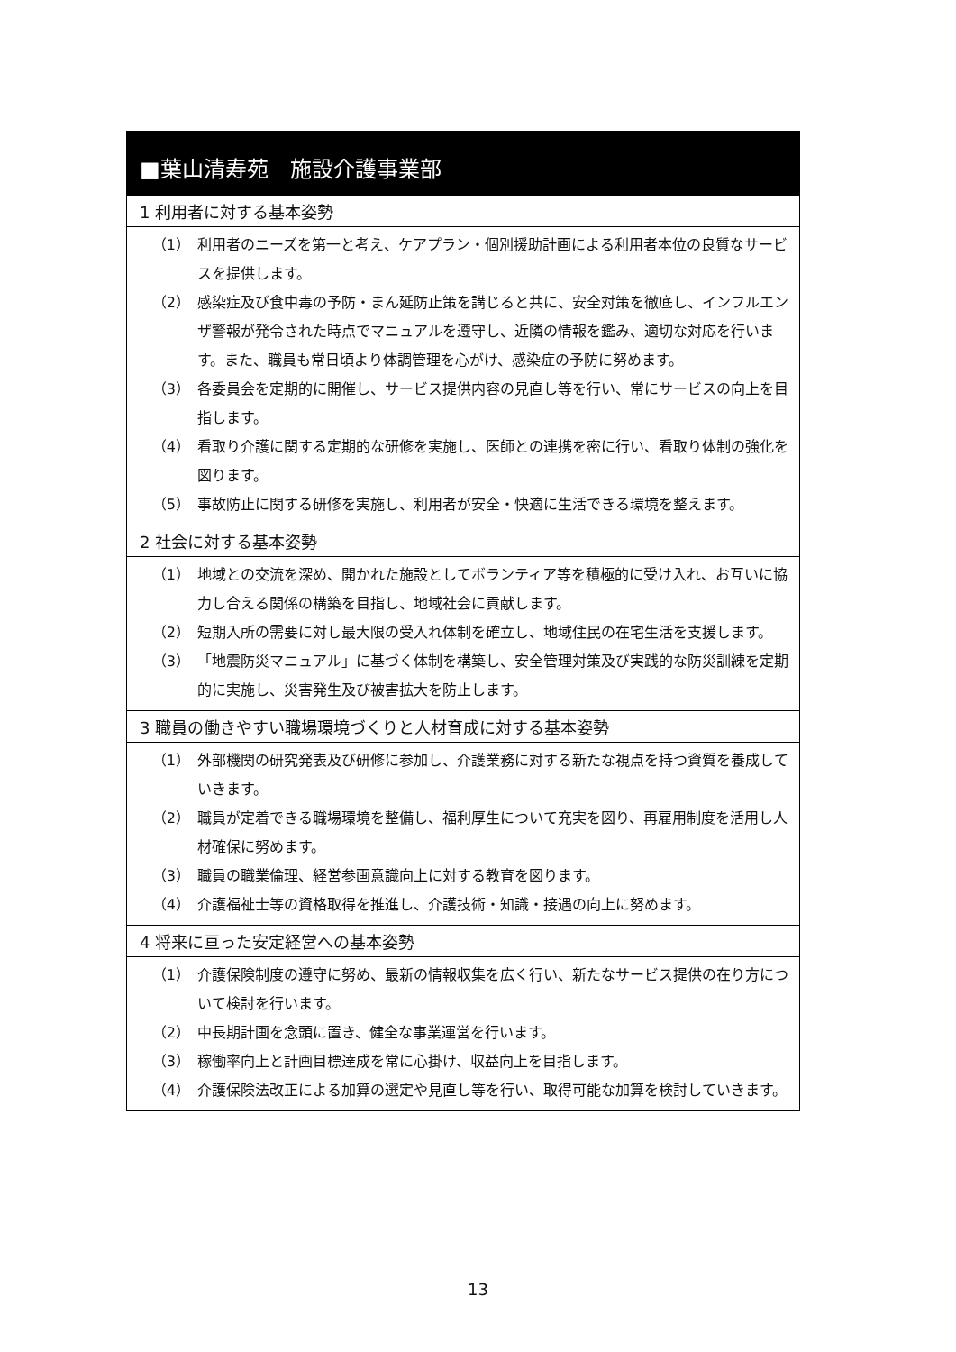■葉山清寿苑　施設介護事業部
1 利用者に対する基本姿勢
（1） 利用者のニーズを第一と考え、ケアプラン・個別援助計画による利用者本位の良質なサービスを提供します。
（2） 感染症及び食中毒の予防・まん延防止策を講じると共に、安全対策を徹底し、インフルエンザ警報が発令された時点でマニュアルを遵守し、近隣の情報を鑑み、適切な対応を行います。また、職員も常日頃より体調管理を心がけ、感染症の予防に努めます。
（3） 各委員会を定期的に開催し、サービス提供内容の見直し等を行い、常にサービスの向上を目指します。
（4） 看取り介護に関する定期的な研修を実施し、医師との連携を密に行い、看取り体制の強化を図ります。
（5） 事故防止に関する研修を実施し、利用者が安全・快適に生活できる環境を整えます。
2 社会に対する基本姿勢
（1） 地域との交流を深め、開かれた施設としてボランティア等を積極的に受け入れ、お互いに協力し合える関係の構築を目指し、地域社会に貢献します。
（2） 短期入所の需要に対し最大限の受入れ体制を確立し、地域住民の在宅生活を支援します。
（3） 「地震防災マニュアル」に基づく体制を構築し、安全管理対策及び実践的な防災訓練を定期的に実施し、災害発生及び被害拡大を防止します。
3 職員の働きやすい職場環境づくりと人材育成に対する基本姿勢
（1） 外部機関の研究発表及び研修に参加し、介護業務に対する新たな視点を持つ資質を養成していきます。
（2） 職員が定着できる職場環境を整備し、福利厚生について充実を図り、再雇用制度を活用し人材確保に努めます。
（3） 職員の職業倫理、経営参画意識向上に対する教育を図ります。
（4） 介護福祉士等の資格取得を推進し、介護技術・知識・接遇の向上に努めます。
4 将来に亘った安定経営への基本姿勢
（1） 介護保険制度の遵守に努め、最新の情報収集を広く行い、新たなサービス提供の在り方について検討を行います。
（2） 中長期計画を念頭に置き、健全な事業運営を行います。
（3） 稼働率向上と計画目標達成を常に心掛け、収益向上を目指します。
（4） 介護保険法改正による加算の選定や見直し等を行い、取得可能な加算を検討していきます。
13